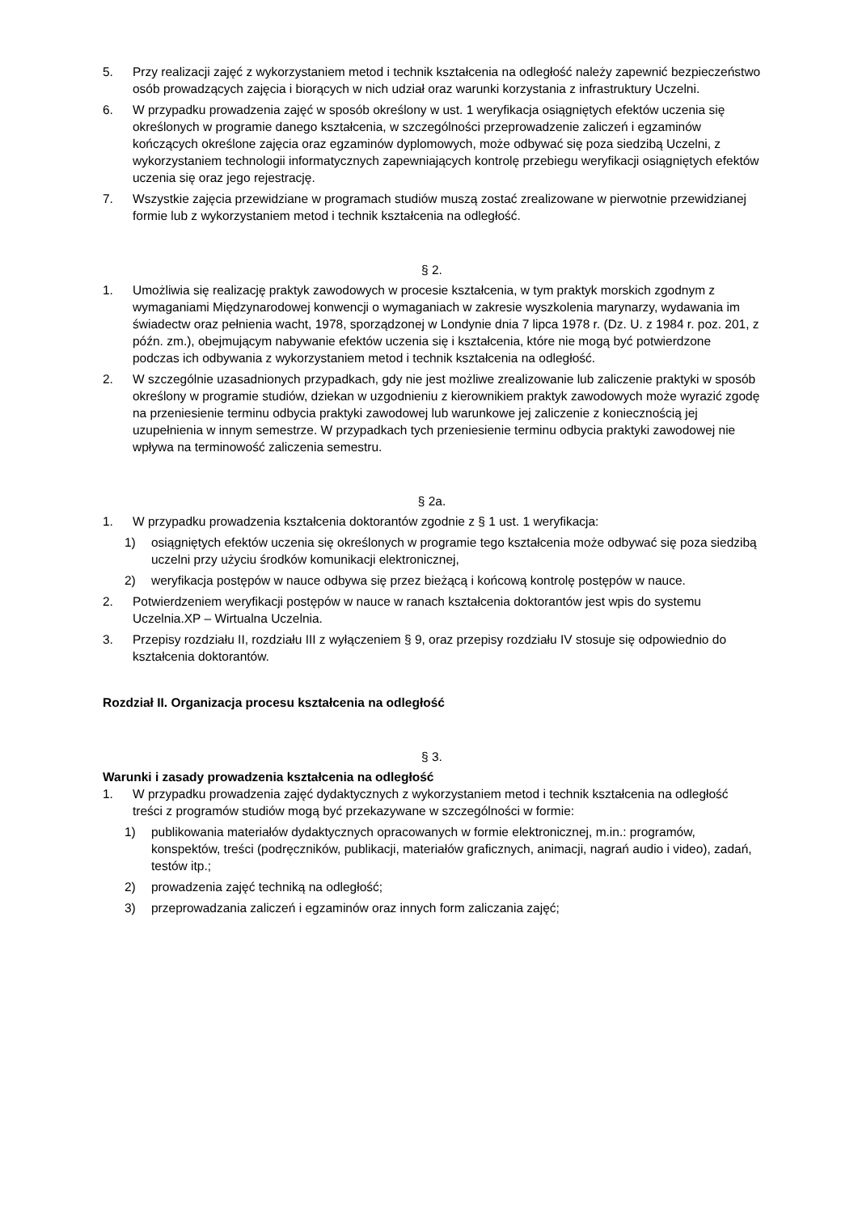5. Przy realizacji zajęć z wykorzystaniem metod i technik kształcenia na odległość należy zapewnić bezpieczeństwo osób prowadzących zajęcia i biorących w nich udział oraz warunki korzystania z infrastruktury Uczelni.
6. W przypadku prowadzenia zajęć w sposób określony w ust. 1 weryfikacja osiągniętych efektów uczenia się określonych w programie danego kształcenia, w szczególności przeprowadzenie zaliczeń i egzaminów kończących określone zajęcia oraz egzaminów dyplomowych, może odbywać się poza siedzibą Uczelni, z wykorzystaniem technologii informatycznych zapewniających kontrolę przebiegu weryfikacji osiągniętych efektów uczenia się oraz jego rejestrację.
7. Wszystkie zajęcia przewidziane w programach studiów muszą zostać zrealizowane w pierwotnie przewidzianej formie lub z wykorzystaniem metod i technik kształcenia na odległość.
§ 2.
1. Umożliwia się realizację praktyk zawodowych w procesie kształcenia, w tym praktyk morskich zgodnym z wymaganiami Międzynarodowej konwencji o wymaganiach w zakresie wyszkolenia marynarzy, wydawania im świadectw oraz pełnienia wacht, 1978, sporządzonej w Londynie dnia 7 lipca 1978 r. (Dz. U. z 1984 r. poz. 201, z późn. zm.), obejmującym nabywanie efektów uczenia się i kształcenia, które nie mogą być potwierdzone podczas ich odbywania z wykorzystaniem metod i technik kształcenia na odległość.
2. W szczególnie uzasadnionych przypadkach, gdy nie jest możliwe zrealizowanie lub zaliczenie praktyki w sposób określony w programie studiów, dziekan w uzgodnieniu z kierownikiem praktyk zawodowych może wyrazić zgodę na przeniesienie terminu odbycia praktyki zawodowej lub warunkowe jej zaliczenie z koniecznością jej uzupełnienia w innym semestrze. W przypadkach tych przeniesienie terminu odbycia praktyki zawodowej nie wpływa na terminowość zaliczenia semestru.
§ 2a.
1. W przypadku prowadzenia kształcenia doktorantów zgodnie z § 1 ust. 1 weryfikacja:
1) osiągniętych efektów uczenia się określonych w programie tego kształcenia może odbywać się poza siedzibą uczelni przy użyciu środków komunikacji elektronicznej,
2) weryfikacja postępów w nauce odbywa się przez bieżącą i końcową kontrolę postępów w nauce.
2. Potwierdzeniem weryfikacji postępów w nauce w ranach kształcenia doktorantów jest wpis do systemu Uczelnia.XP – Wirtualna Uczelnia.
3. Przepisy rozdziału II, rozdziału III z wyłączeniem § 9, oraz przepisy rozdziału IV stosuje się odpowiednio do kształcenia doktorantów.
Rozdział II. Organizacja procesu kształcenia na odległość
§ 3.
Warunki i zasady prowadzenia kształcenia na odległość
1. W przypadku prowadzenia zajęć dydaktycznych z wykorzystaniem metod i technik kształcenia na odległość treści z programów studiów mogą być przekazywane w szczególności w formie:
1) publikowania materiałów dydaktycznych opracowanych w formie elektronicznej, m.in.: programów, konspektów, treści (podręczników, publikacji, materiałów graficznych, animacji, nagrań audio i video), zadań, testów itp.;
2) prowadzenia zajęć techniką na odległość;
3) przeprowadzania zaliczeń i egzaminów oraz innych form zaliczania zajęć;